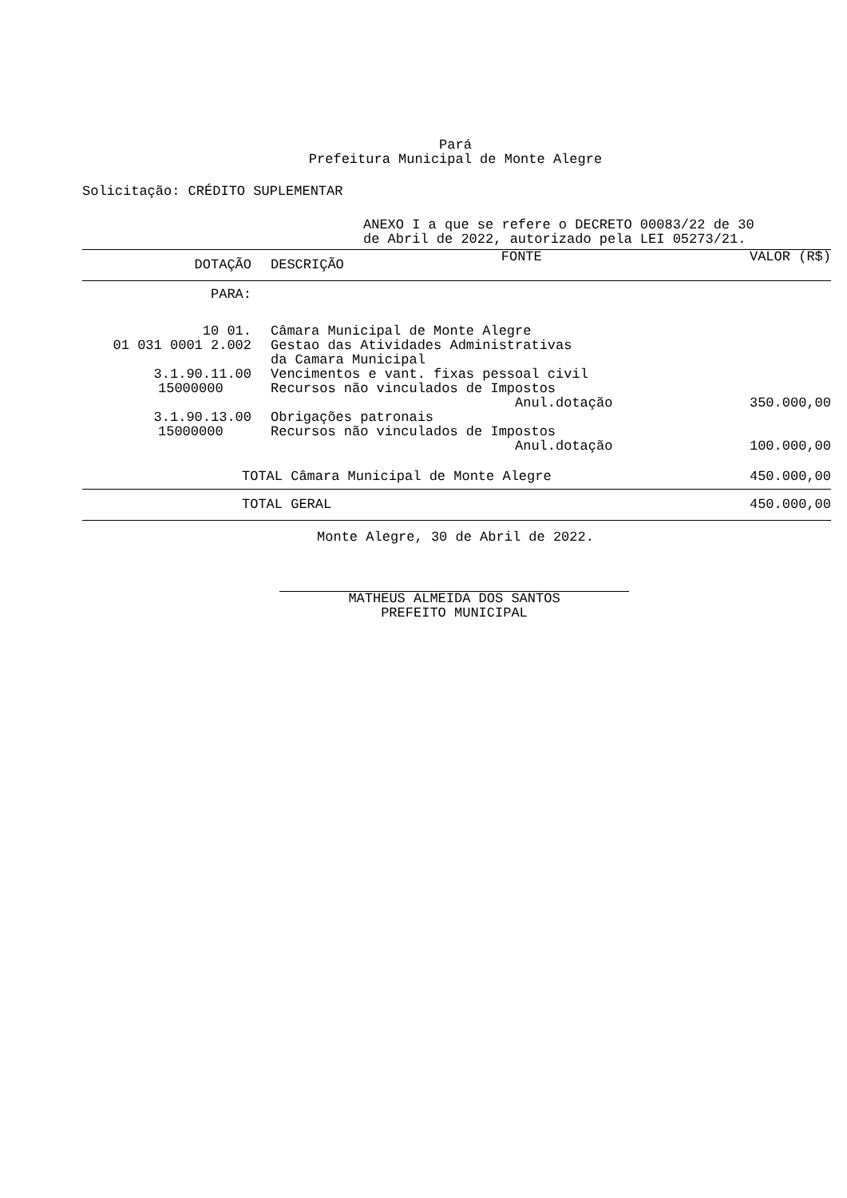Pará
Prefeitura Municipal de Monte Alegre
Solicitação: CRÉDITO SUPLEMENTAR
ANEXO I a que se refere o DECRETO 00083/22 de 30
de Abril de 2022, autorizado pela LEI 05273/21.
| DOTAÇÃO | DESCRIÇÃO | FONTE | VALOR (R$) |
| --- | --- | --- | --- |
| PARA: | | | |
| 10 01. | Câmara Municipal de Monte Alegre | | |
| 01 031 0001 2.002 | Gestao das Atividades Administrativas da Camara Municipal | | |
| 3.1.90.11.00 | Vencimentos e vant. fixas pessoal civil | | |
| 15000000 | Recursos não vinculados de Impostos | | |
| | | Anul.dotação | 350.000,00 |
| 3.1.90.13.00 | Obrigações patronais | | |
| 15000000 | Recursos não vinculados de Impostos | | |
| | | Anul.dotação | 100.000,00 |
| TOTAL Câmara Municipal de Monte Alegre | | | 450.000,00 |
| TOTAL GERAL | 450.000,00 |
Monte Alegre, 30 de Abril de 2022.
MATHEUS ALMEIDA DOS SANTOS
PREFEITO MUNICIPAL